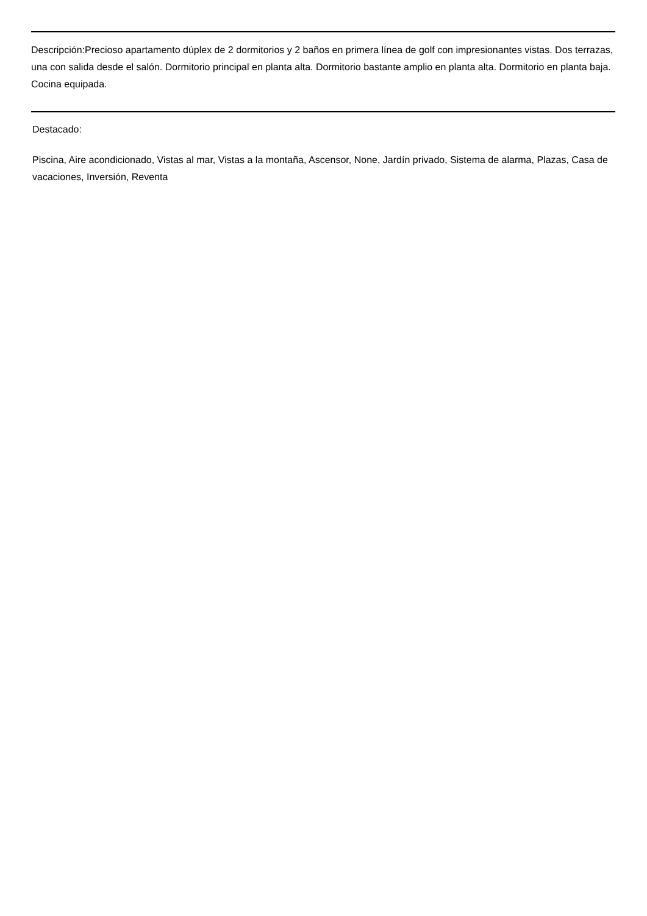Descripción:Precioso apartamento dúplex de 2 dormitorios y 2 baños en primera línea de golf con impresionantes vistas. Dos terrazas, una con salida desde el salón. Dormitorio principal en planta alta. Dormitorio bastante amplio en planta alta. Dormitorio en planta baja. Cocina equipada.
Destacado:
Piscina, Aire acondicionado, Vistas al mar, Vistas a la montaña, Ascensor, None, Jardín privado, Sistema de alarma, Plazas, Casa de vacaciones, Inversión, Reventa